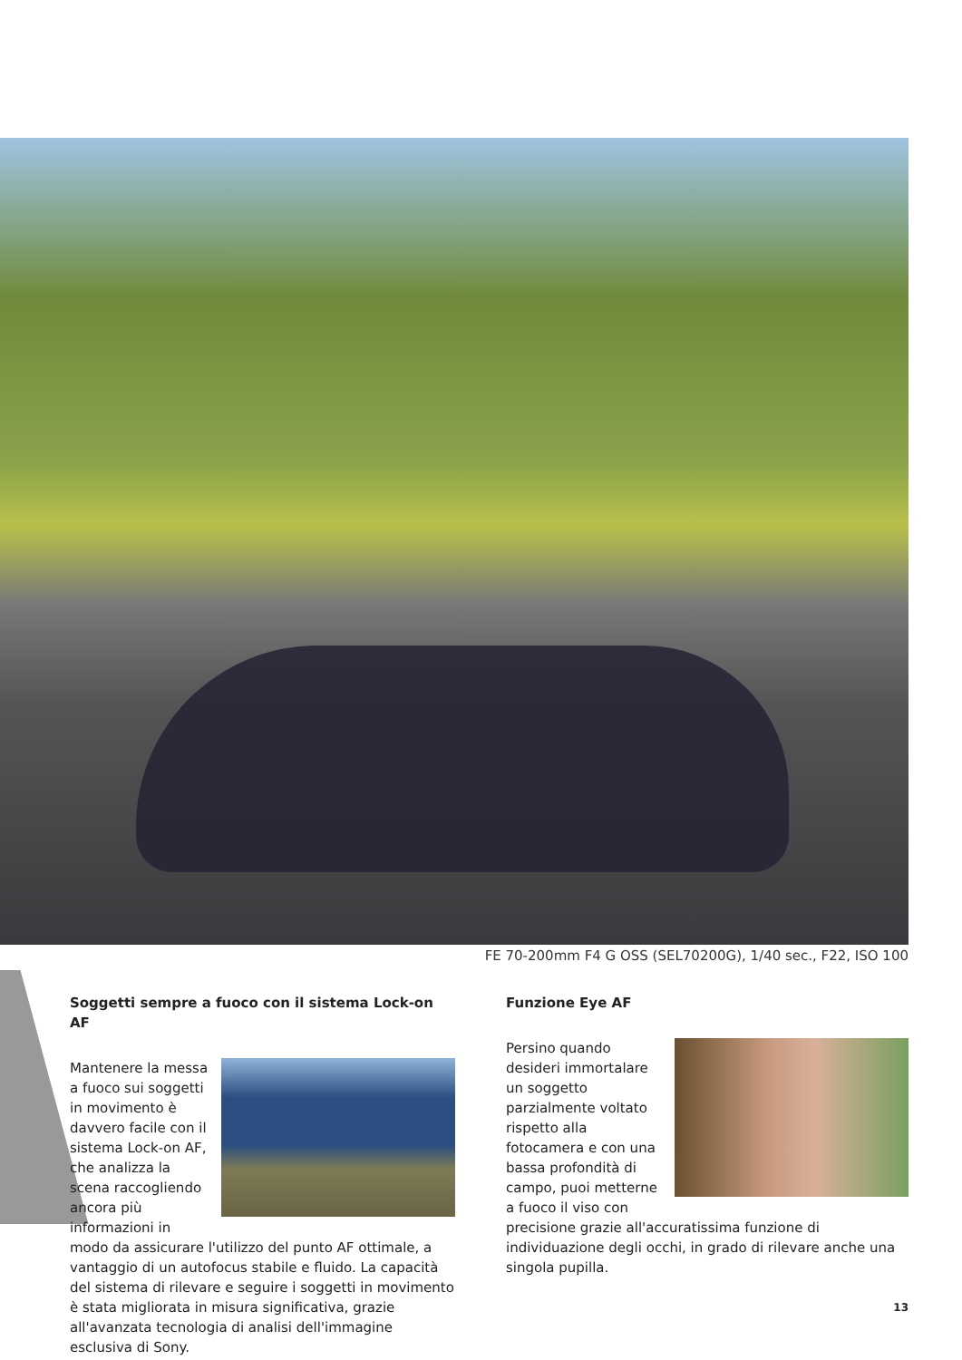FE 70-200mm F4 G OSS (SEL70200G), 1/40 sec., F22, ISO 100
Soggetti sempre a fuoco con il sistema Lock-on AF
Mantenere la messa a fuoco sui soggetti in movimento è davvero facile con il sistema Lock-on AF, che analizza la scena raccogliendo ancora più informazioni in modo da assicurare l'utilizzo del punto AF ottimale, a vantaggio di un autofocus stabile e fluido. La capacità del sistema di rilevare e seguire i soggetti in movimento è stata migliorata in misura significativa, grazie all'avanzata tecnologia di analisi dell'immagine esclusiva di Sony.
Funzione Eye AF
Persino quando desideri immortalare un soggetto parzialmente voltato rispetto alla fotocamera e con una bassa profondità di campo, puoi metterne a fuoco il viso con precisione grazie all'accuratissima funzione di individuazione degli occhi, in grado di rilevare anche una singola pupilla.
13